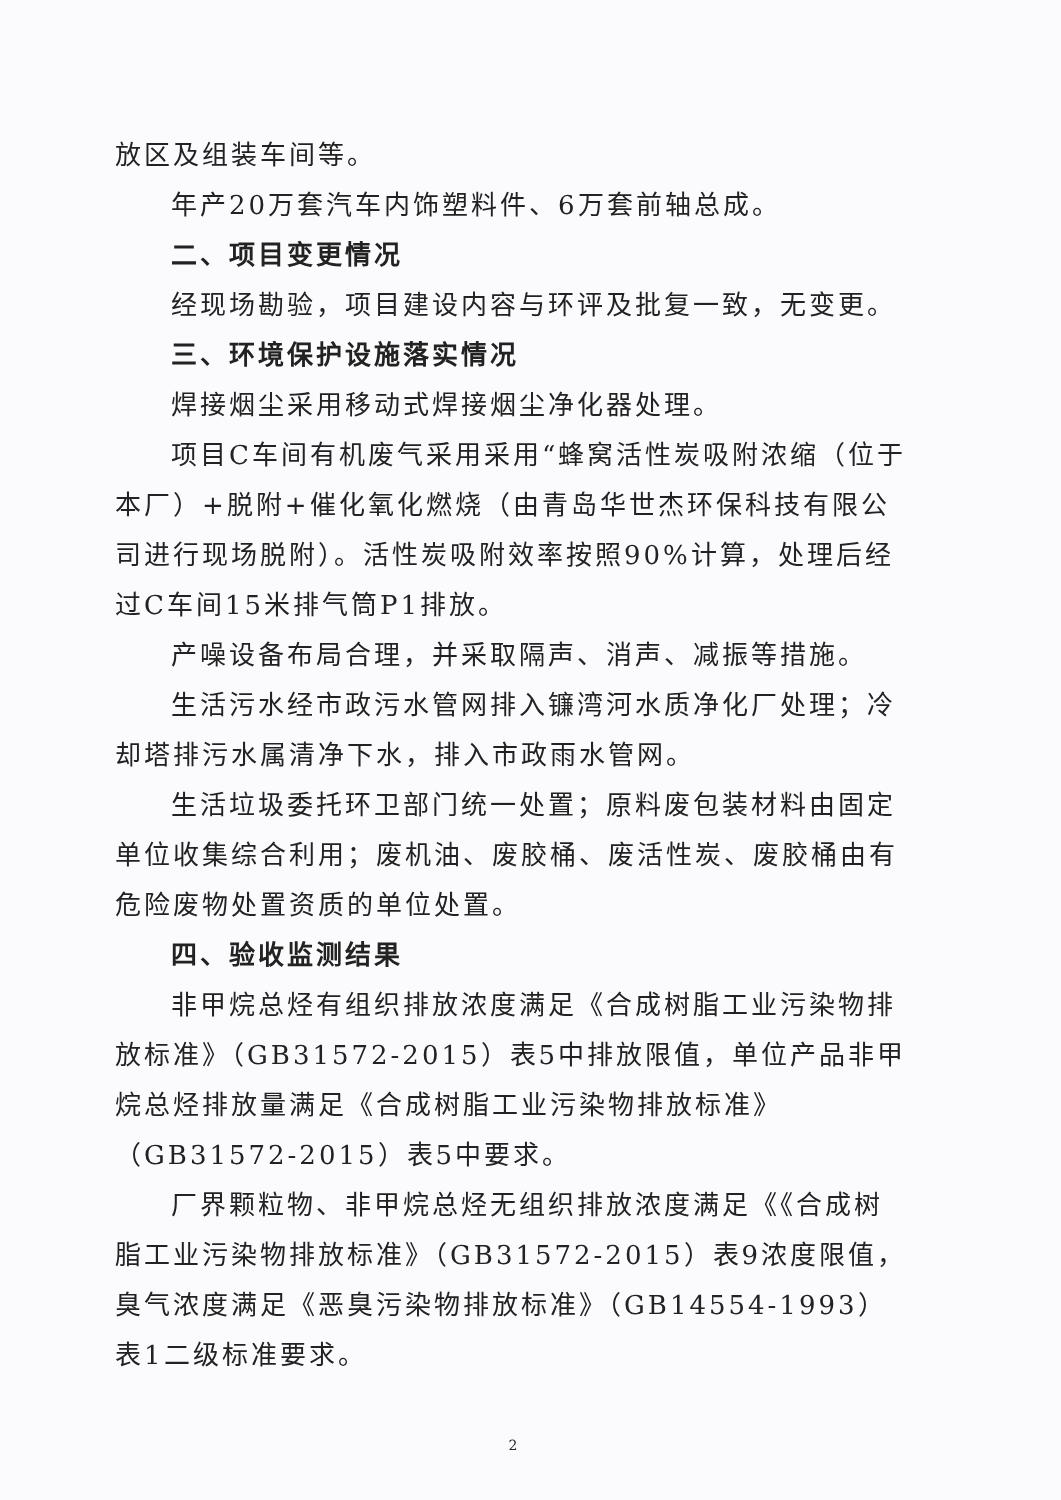放区及组装车间等。
年产20万套汽车内饰塑料件、6万套前轴总成。
二、项目变更情况
经现场勘验，项目建设内容与环评及批复一致，无变更。
三、环境保护设施落实情况
焊接烟尘采用移动式焊接烟尘净化器处理。
项目C车间有机废气采用采用“蜂窝活性炭吸附浓缩（位于本厂）+脱附+催化氧化燃烧（由青岛华世杰环保科技有限公司进行现场脱附）。活性炭吸附效率按照90%计算，处理后经过C车间15米排气筒P1排放。
产噪设备布局合理，并采取隔声、消声、减振等措施。
生活污水经市政污水管网排入镰湾河水质净化厂处理；冷却塔排污水属清净下水，排入市政雨水管网。
生活垃圾委托环卫部门统一处置；原料废包装材料由固定单位收集综合利用；废机油、废胶桶、废活性炭、废胶桶由有危险废物处置资质的单位处置。
四、验收监测结果
非甲烷总烃有组织排放浓度满足《合成树脂工业污染物排放标准》（GB31572-2015）表5中排放限值，单位产品非甲烷总烃排放量满足《合成树脂工业污染物排放标准》（GB31572-2015）表5中要求。
厂界颗粒物、非甲烷总烃无组织排放浓度满足《《合成树脂工业污染物排放标准》（GB31572-2015）表9浓度限值，臭气浓度满足《恶臭污染物排放标准》（GB14554-1993）表1二级标准要求。
2